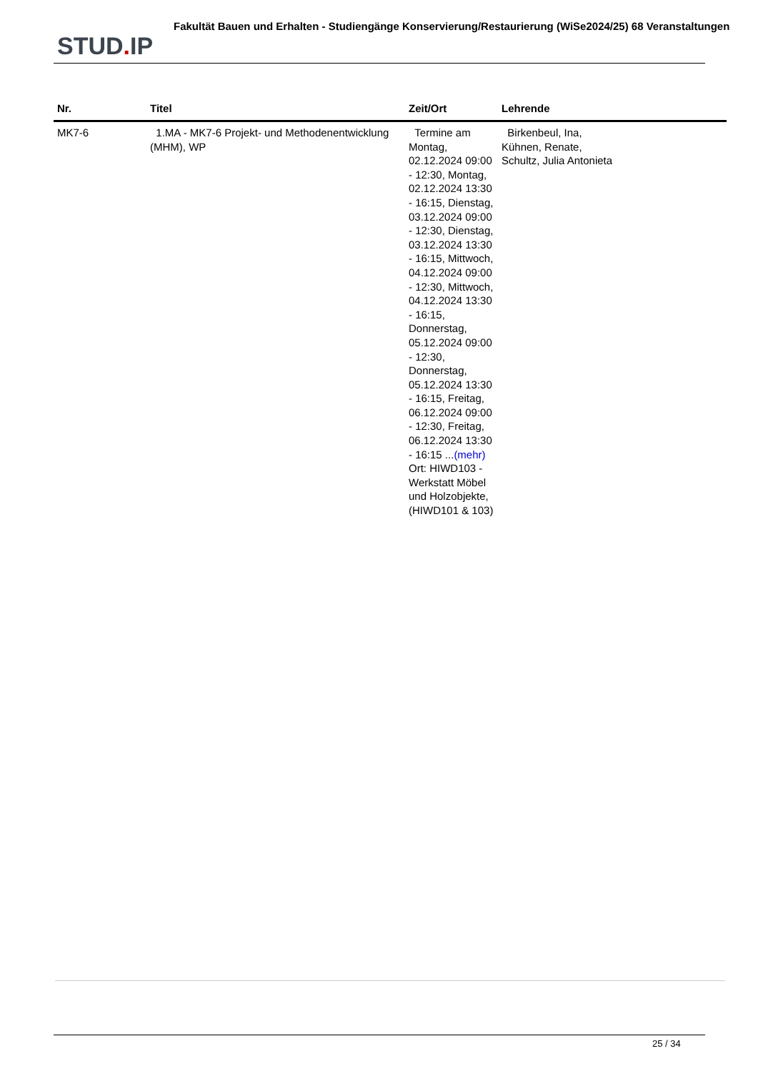STUD. IP
Fakultät Bauen und Erhalten - Studiengänge Konservierung/Restaurierung (WiSe2024/25) 68 Veranstaltungen
| Nr. | Titel | Zeit/Ort | Lehrende |
| --- | --- | --- | --- |
| MK7-6 | 1.MA - MK7-6 Projekt- und Methodenentwicklung (MHM), WP | Termine am Montag, 02.12.2024 09:00 - 12:30, Montag, 02.12.2024 13:30 - 16:15, Dienstag, 03.12.2024 09:00 - 12:30, Dienstag, 03.12.2024 13:30 - 16:15, Mittwoch, 04.12.2024 09:00 - 12:30, Mittwoch, 04.12.2024 13:30 - 16:15, Donnerstag, 05.12.2024 09:00 - 12:30, Donnerstag, 05.12.2024 13:30 - 16:15, Freitag, 06.12.2024 09:00 - 12:30, Freitag, 06.12.2024 13:30 - 16:15 ... (mehr) Ort: HIWD103 - Werkstatt Möbel und Holzobjekte, (HIWD101 & 103) | Birkenbeul, Ina, Kühnen, Renate, Schultz, Julia Antonieta |
25 / 34